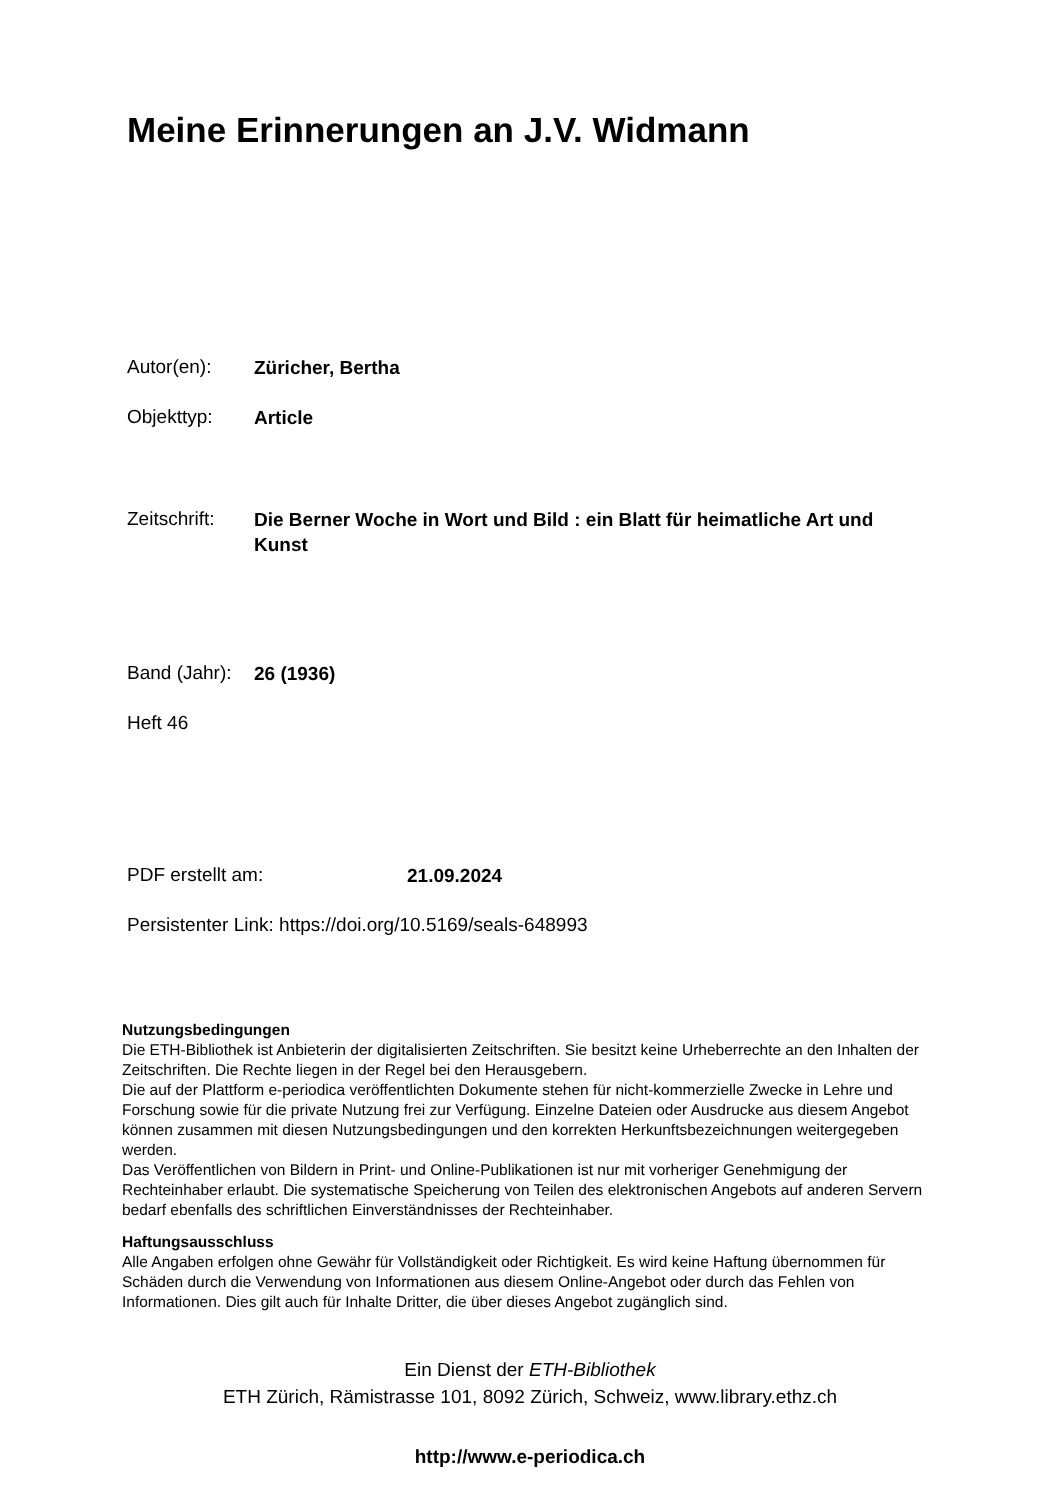Meine Erinnerungen an J.V. Widmann
Autor(en): Züricher, Bertha
Objekttyp: Article
Zeitschrift: Die Berner Woche in Wort und Bild : ein Blatt für heimatliche Art und Kunst
Band (Jahr): 26 (1936)
Heft 46
PDF erstellt am: 21.09.2024
Persistenter Link: https://doi.org/10.5169/seals-648993
Nutzungsbedingungen
Die ETH-Bibliothek ist Anbieterin der digitalisierten Zeitschriften. Sie besitzt keine Urheberrechte an den Inhalten der Zeitschriften. Die Rechte liegen in der Regel bei den Herausgebern.
Die auf der Plattform e-periodica veröffentlichten Dokumente stehen für nicht-kommerzielle Zwecke in Lehre und Forschung sowie für die private Nutzung frei zur Verfügung. Einzelne Dateien oder Ausdrucke aus diesem Angebot können zusammen mit diesen Nutzungsbedingungen und den korrekten Herkunftsbezeichnungen weitergegeben werden.
Das Veröffentlichen von Bildern in Print- und Online-Publikationen ist nur mit vorheriger Genehmigung der Rechteinhaber erlaubt. Die systematische Speicherung von Teilen des elektronischen Angebots auf anderen Servern bedarf ebenfalls des schriftlichen Einverständnisses der Rechteinhaber.
Haftungsausschluss
Alle Angaben erfolgen ohne Gewähr für Vollständigkeit oder Richtigkeit. Es wird keine Haftung übernommen für Schäden durch die Verwendung von Informationen aus diesem Online-Angebot oder durch das Fehlen von Informationen. Dies gilt auch für Inhalte Dritter, die über dieses Angebot zugänglich sind.
Ein Dienst der ETH-Bibliothek
ETH Zürich, Rämistrasse 101, 8092 Zürich, Schweiz, www.library.ethz.ch
http://www.e-periodica.ch